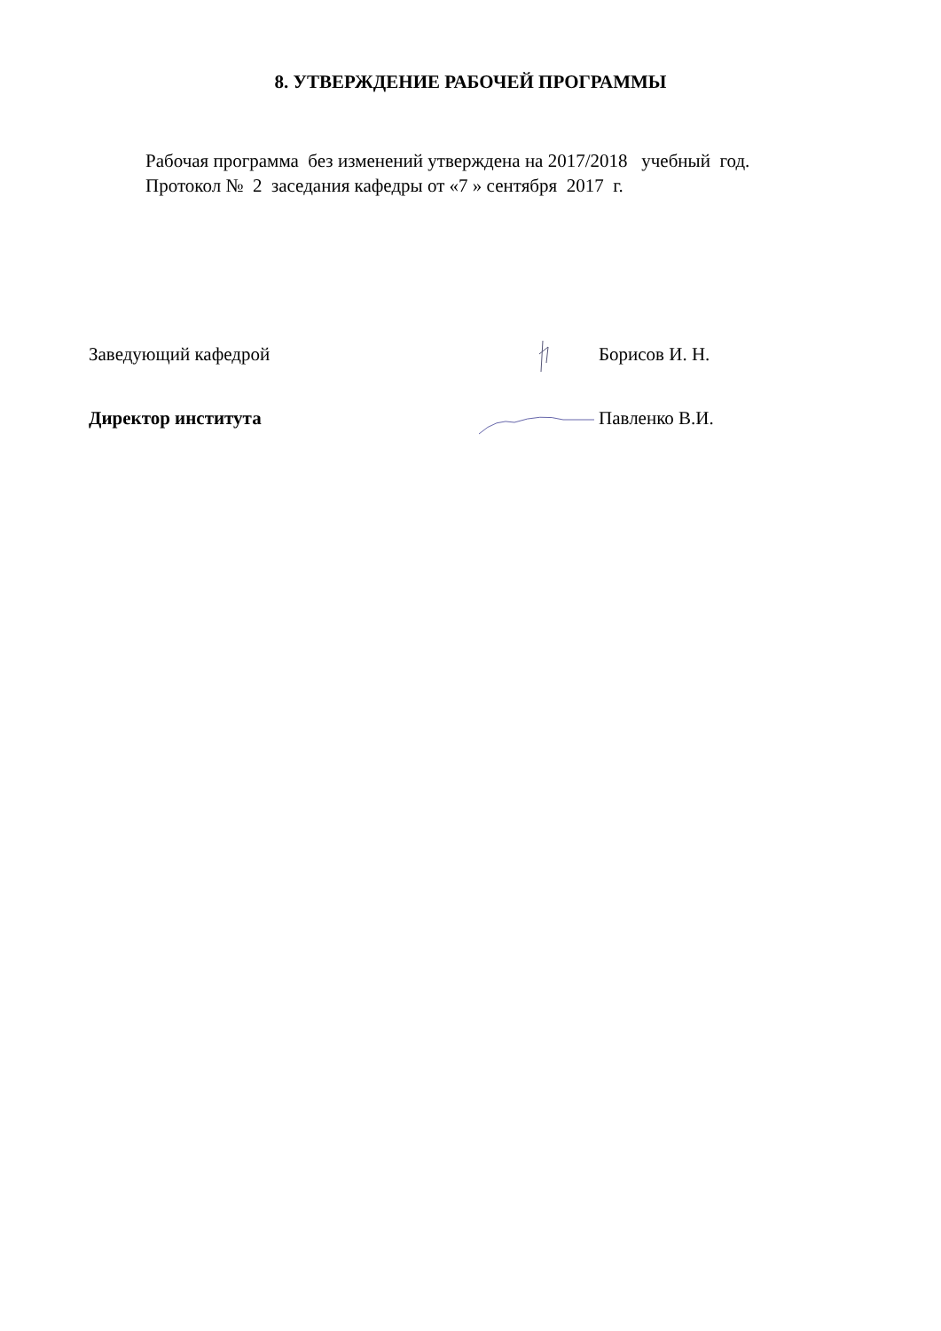8. УТВЕРЖДЕНИЕ РАБОЧЕЙ ПРОГРАММЫ
Рабочая программа без изменений утверждена на 2017/2018 учебный год.
Протокол № 2 заседания кафедры от «7 » сентября 2017 г.
Заведующий кафедрой Борисов И. Н.
Директор института Павленко В.И.